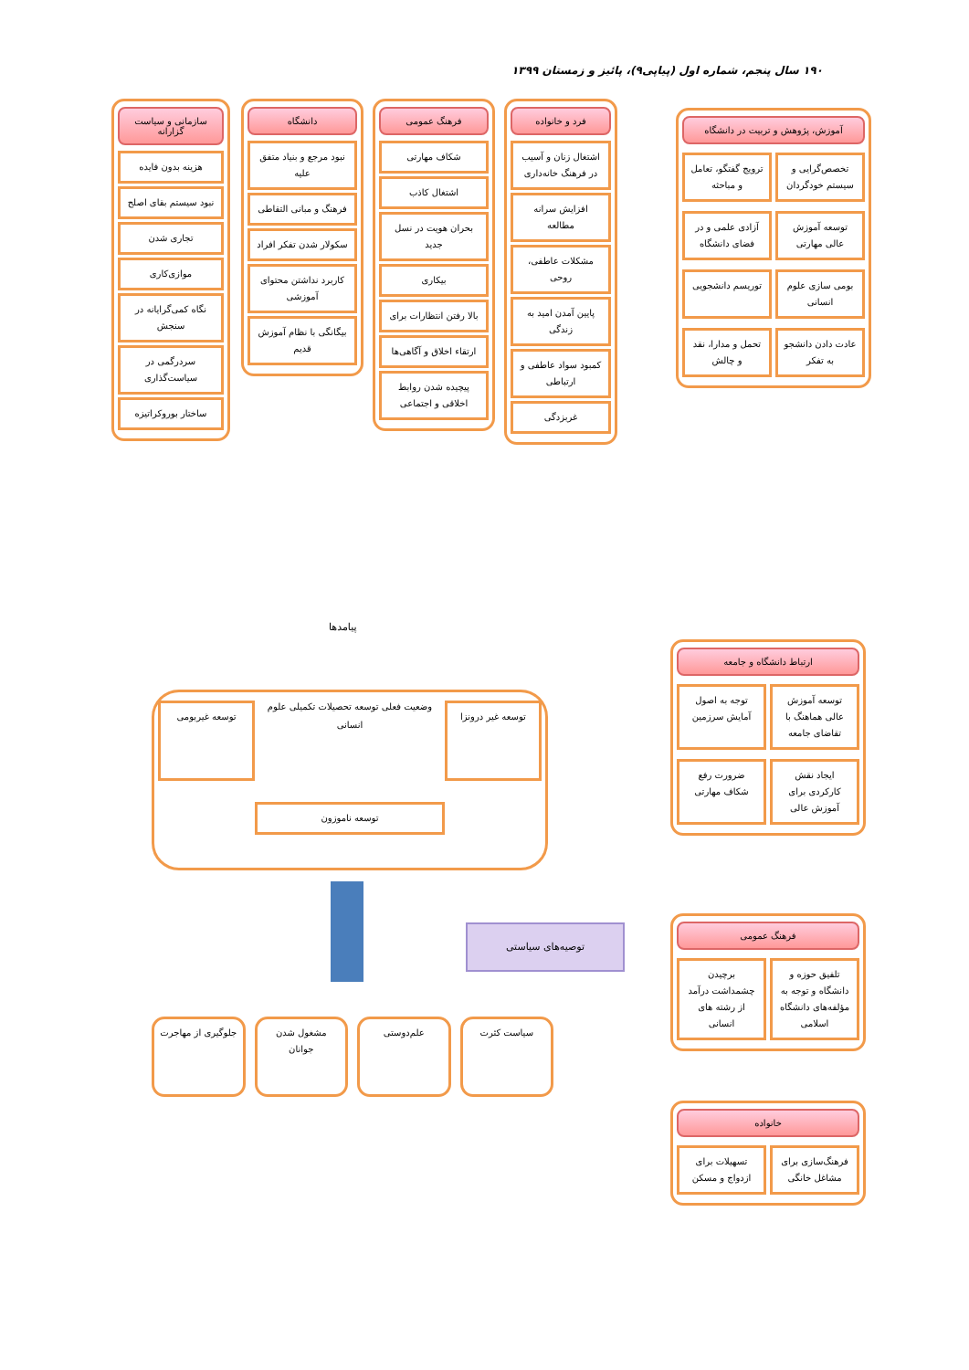۱۹۰ سال پنجم، شماره اول (پیاپی۹)، پائیز و زمستان ۱۳۹۹
فرد و خانواده
اشتغال زنان و آسیب در فرهنگ خانه‌داری
افزایش سرانه مطالعه
مشکلات عاطفی، روحی
پایین آمدن امید به زندگی
کمبود سواد عاطفی و ارتباطی
غربزدگی
فرهنگ عمومی
شکاف مهارتی
اشتغال کاذب
بحران هویت در نسل جدید
بیکاری
بالا رفتن انتظارات برای
ارتقاء اخلاق و آگاهی‌ها
پیچیده شدن روابط اخلاقی و اجتماعی
دانشگاه
نبود مرجع و بنیاد متفق علیه
فرهنگ و مبانی التقاطی
سکولار شدن تفکر افراد
کاربرد نداشتن محتوای آموزشی
بیگانگی با نظام آموزش قدیم
سازمانی و سیاست گزارانه
هزینه بدون فایده
نبود سیستم بقای اصلح
تجاری شدن
موازی‌کاری
نگاه کمی‌گرایانه در سنجش
سردرگمی در سیاست‌گذاری
ساختار بوروکراتیزه
آموزش، پژوهش و تربیت در دانشگاه
تخصص‌گرایی و سیستم خودگردان
ترویج گفتگو، تعامل و مباحثه
توسعه آموزش عالی مهارتی
آزادی علمی و در فضای دانشگاه
بومی سازی علوم انسانی
توریسم دانشجویی
عادت دادن دانشجو به تفکر
تحمل و مدارا، نقد و چالش
ارتباط دانشگاه و جامعه
توسعه آموزش عالی هماهنگ با تقاضای جامعه
توجه به اصول آمایش سرزمین
ایجاد نقش کارکردی برای آموزش عالی
ضرورت رفع شکاف مهارتی
فرهنگ عمومی
تلفیق حوزه و دانشگاه و توجه به مؤلفه‌های دانشگاه اسلامی
برچیدن چشمداشت درآمد از رشته های انسانی
خانواده
فرهنگ‌سازی برای مشاغل خانگی
تسهیلات برای ازدواج و مسکن
پیامدها
توسعه غیر درونزا
وضعیت فعلی توسعه تحصیلات تکمیلی علوم انسانی
توسعه غیربومی
توسعه ناموزون
توصیه‌های سیاستی
سیاست کثرت علم‌دوستی مشغول شدن جوانان جلوگیری از مهاجرت